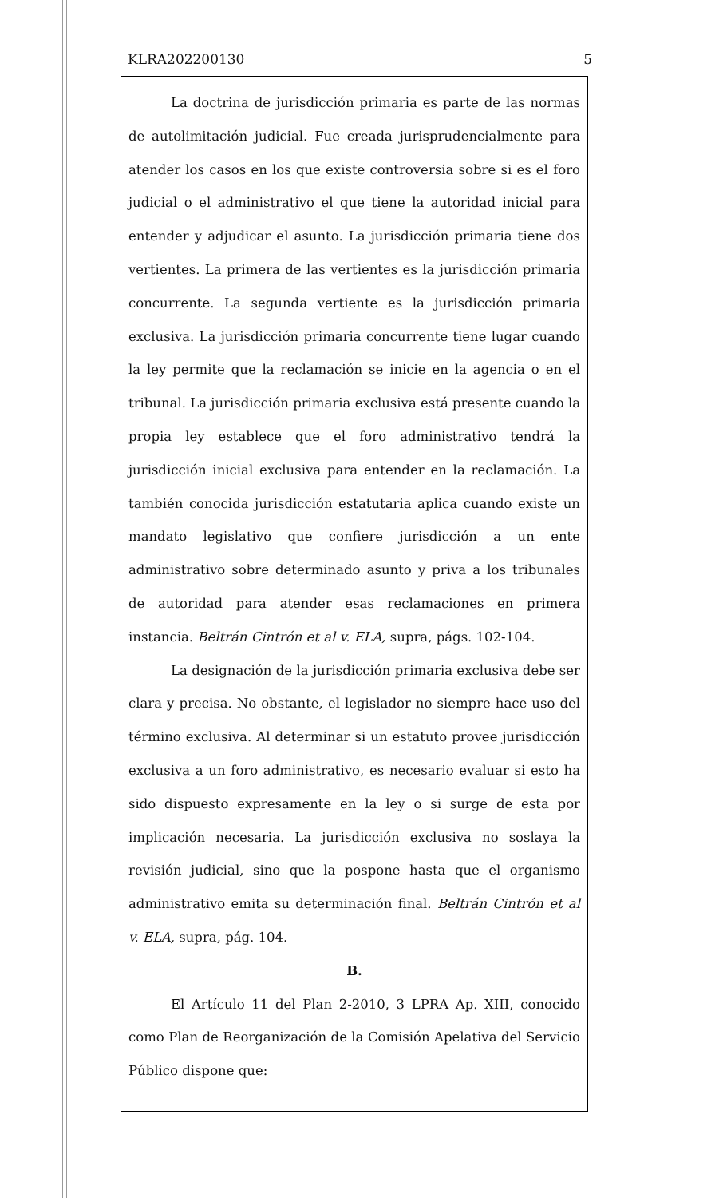KLRA202200130 5
La doctrina de jurisdicción primaria es parte de las normas de autolimitación judicial. Fue creada jurisprudencialmente para atender los casos en los que existe controversia sobre si es el foro judicial o el administrativo el que tiene la autoridad inicial para entender y adjudicar el asunto. La jurisdicción primaria tiene dos vertientes. La primera de las vertientes es la jurisdicción primaria concurrente. La segunda vertiente es la jurisdicción primaria exclusiva. La jurisdicción primaria concurrente tiene lugar cuando la ley permite que la reclamación se inicie en la agencia o en el tribunal. La jurisdicción primaria exclusiva está presente cuando la propia ley establece que el foro administrativo tendrá la jurisdicción inicial exclusiva para entender en la reclamación. La también conocida jurisdicción estatutaria aplica cuando existe un mandato legislativo que confiere jurisdicción a un ente administrativo sobre determinado asunto y priva a los tribunales de autoridad para atender esas reclamaciones en primera instancia. Beltrán Cintrón et al v. ELA, supra, págs. 102-104.
La designación de la jurisdicción primaria exclusiva debe ser clara y precisa. No obstante, el legislador no siempre hace uso del término exclusiva. Al determinar si un estatuto provee jurisdicción exclusiva a un foro administrativo, es necesario evaluar si esto ha sido dispuesto expresamente en la ley o si surge de esta por implicación necesaria. La jurisdicción exclusiva no soslaya la revisión judicial, sino que la pospone hasta que el organismo administrativo emita su determinación final. Beltrán Cintrón et al v. ELA, supra, pág. 104.
B.
El Artículo 11 del Plan 2-2010, 3 LPRA Ap. XIII, conocido como Plan de Reorganización de la Comisión Apelativa del Servicio Público dispone que: